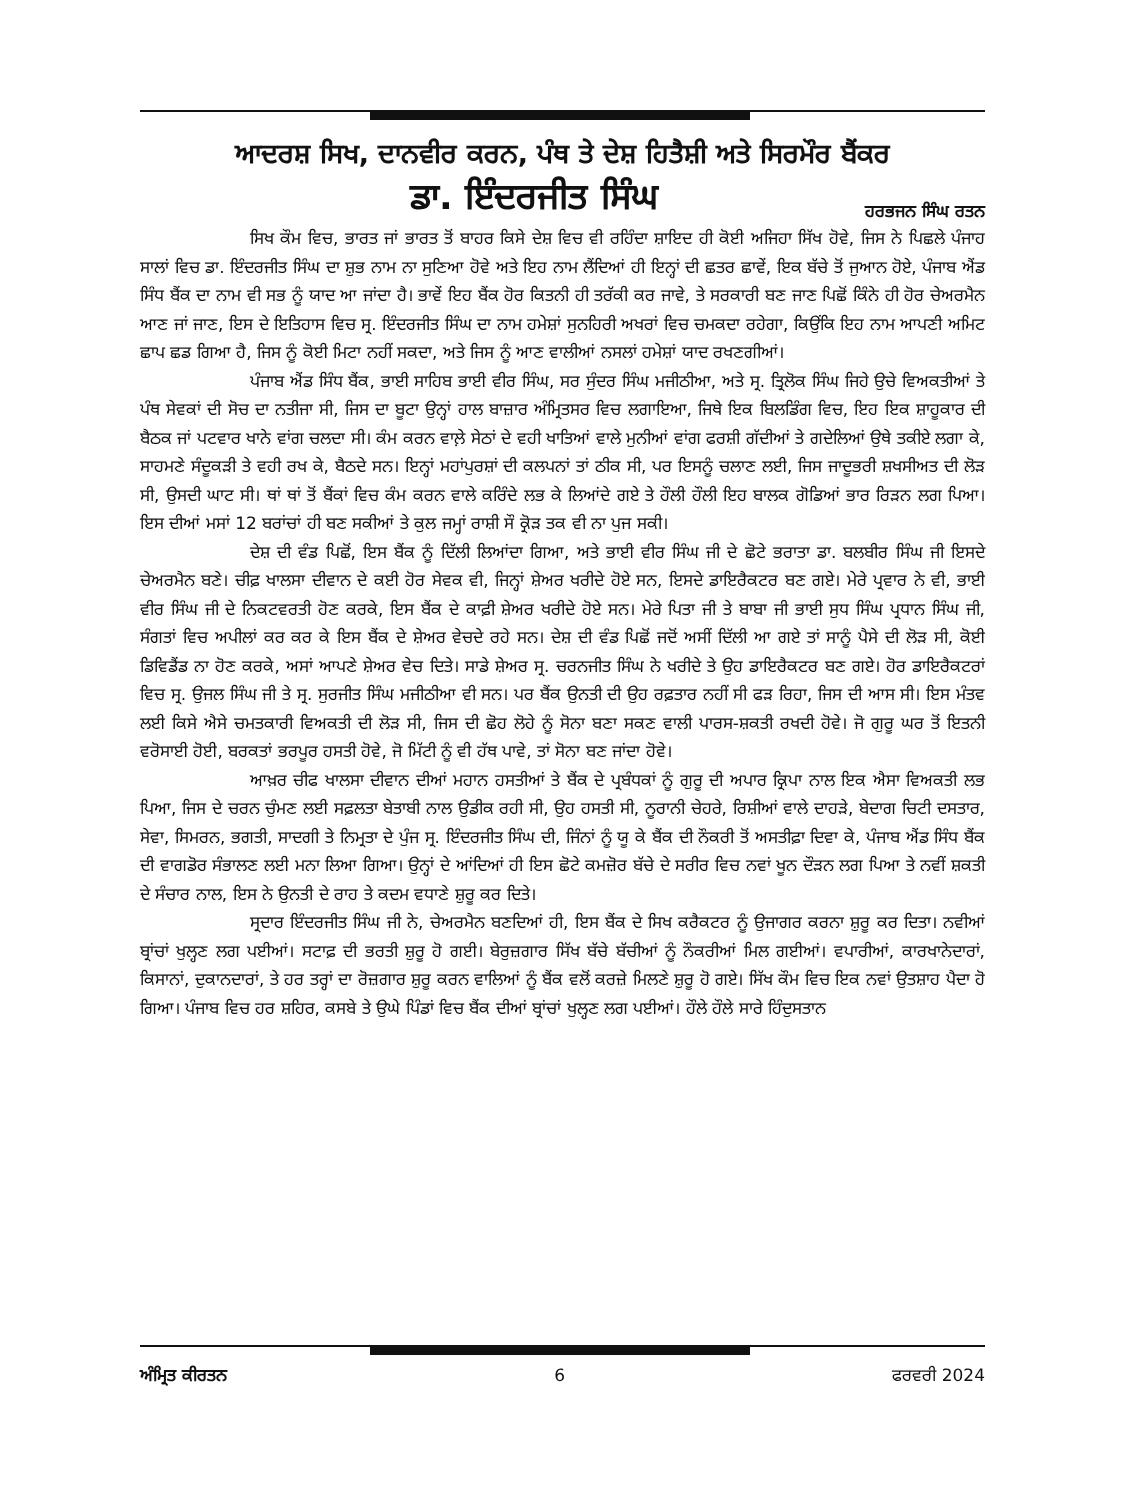ਆਦਰਸ਼ ਸਿਖ, ਦਾਨਵੀਰ ਕਰਨ, ਪੰਥ ਤੇ ਦੇਸ਼ ਹਿਤੈਸ਼ੀ ਅਤੇ ਸਿਰਮੌਰ ਬੈਂਕਰ
ਡਾ. ਇੰਦਰਜੀਤ ਸਿੰਘ
ਹਰਭਜਨ ਸਿੰਘ ਰਤਨ
ਸਿਖ ਕੌਮ ਵਿਚ, ਭਾਰਤ ਜਾਂ ਭਾਰਤ ਤੋਂ ਬਾਹਰ ਕਿਸੇ ਦੇਸ਼ ਵਿਚ ਵੀ ਰਹਿੰਦਾ ਸ਼ਾਇਦ ਹੀ ਕੋਈ ਅਜਿਹਾ ਸਿੱਖ ਹੋਵੇ, ਜਿਸ ਨੇ ਪਿਛਲੇ ਪੰਜਾਹ ਸਾਲਾਂ ਵਿਚ ਡਾ. ਇੰਦਰਜੀਤ ਸਿੰਘ ਦਾ ਸ਼ੁਭ ਨਾਮ ਨਾ ਸੁਣਿਆ ਹੋਵੇ ਅਤੇ ਇਹ ਨਾਮ ਲੈਂਦਿਆਂ ਹੀ ਇਨ੍ਹਾਂ ਦੀ ਛਤਰ ਛਾਵੇਂ, ਇਕ ਬੱਚੇ ਤੋਂ ਜੁਆਨ ਹੋਏ, ਪੰਜਾਬ ਐਂਡ ਸਿੰਧ ਬੈਂਕ ਦਾ ਨਾਮ ਵੀ ਸਭ ਨੂੰ ਯਾਦ ਆ ਜਾਂਦਾ ਹੈ। ਭਾਵੇਂ ਇਹ ਬੈਂਕ ਹੋਰ ਕਿਤਨੀ ਹੀ ਤਰੱਕੀ ਕਰ ਜਾਵੇ, ਤੇ ਸਰਕਾਰੀ ਬਣ ਜਾਣ ਪਿਛੋਂ ਕਿੰਨੇ ਹੀ ਹੋਰ ਚੇਅਰਮੈਨ ਆਣ ਜਾਂ ਜਾਣ, ਇਸ ਦੇ ਇਤਿਹਾਸ ਵਿਚ ਸ੍ਰ. ਇੰਦਰਜੀਤ ਸਿੰਘ ਦਾ ਨਾਮ ਹਮੇਸ਼ਾਂ ਸੁਨਹਿਰੀ ਅਖਰਾਂ ਵਿਚ ਚਮਕਦਾ ਰਹੇਗਾ, ਕਿਉਂਕਿ ਇਹ ਨਾਮ ਆਪਣੀ ਅਮਿਟ ਛਾਪ ਛਡ ਗਿਆ ਹੈ, ਜਿਸ ਨੂੰ ਕੋਈ ਮਿਟਾ ਨਹੀਂ ਸਕਦਾ, ਅਤੇ ਜਿਸ ਨੂੰ ਆਣ ਵਾਲੀਆਂ ਨਸਲਾਂ ਹਮੇਸ਼ਾਂ ਯਾਦ ਰਖਣਗੀਆਂ।
ਪੰਜਾਬ ਐਂਡ ਸਿੰਧ ਬੈਂਕ, ਭਾਈ ਸਾਹਿਬ ਭਾਈ ਵੀਰ ਸਿੰਘ, ਸਰ ਸੁੰਦਰ ਸਿੰਘ ਮਜੀਠੀਆ, ਅਤੇ ਸ੍ਰ. ਤ੍ਰਿਲੋਕ ਸਿੰਘ ਜਿਹੇ ਉਚੇ ਵਿਅਕਤੀਆਂ ਤੇ ਪੰਥ ਸੇਵਕਾਂ ਦੀ ਸੋਚ ਦਾ ਨਤੀਜਾ ਸੀ, ਜਿਸ ਦਾ ਬੂਟਾ ਉਨ੍ਹਾਂ ਹਾਲ ਬਾਜ਼ਾਰ ਅੰਮ੍ਰਿਤਸਰ ਵਿਚ ਲਗਾਇਆ, ਜਿਥੇ ਇਕ ਬਿਲਡਿੰਗ ਵਿਚ, ਇਹ ਇਕ ਸ਼ਾਹੂਕਾਰ ਦੀ ਬੈਠਕ ਜਾਂ ਪਟਵਾਰ ਖਾਨੇ ਵਾਂਗ ਚਲਦਾ ਸੀ। ਕੰਮ ਕਰਨ ਵਾਲ਼ੇ ਸੇਠਾਂ ਦੇ ਵਹੀ ਖਾਤਿਆਂ ਵਾਲੇ ਮੁਨੀਆਂ ਵਾਂਗ ਫਰਸ਼ੀ ਗੱਦੀਆਂ ਤੇ ਗਦੇਲਿਆਂ ਉਥੇ ਤਕੀਏ ਲਗਾ ਕੇ, ਸਾਹਮਣੇ ਸੰਦੂਕੜੀ ਤੇ ਵਹੀ ਰਖ ਕੇ, ਬੈਠਦੇ ਸਨ। ਇਨ੍ਹਾਂ ਮਹਾਂਪੁਰਸ਼ਾਂ ਦੀ ਕਲਪਨਾਂ ਤਾਂ ਠੀਕ ਸੀ, ਪਰ ਇਸਨੂੰ ਚਲਾਣ ਲਈ, ਜਿਸ ਜਾਦੂਭਰੀ ਸ਼ਖਸੀਅਤ ਦੀ ਲੋੜ ਸੀ, ਉਸਦੀ ਘਾਟ ਸੀ। ਥਾਂ ਥਾਂ ਤੋਂ ਬੈਂਕਾਂ ਵਿਚ ਕੰਮ ਕਰਨ ਵਾਲੇ ਕਰਿੰਦੇ ਲਭ ਕੇ ਲਿਆਂਦੇ ਗਏ ਤੇ ਹੌਲੀ ਹੌਲੀ ਇਹ ਬਾਲਕ ਗੋਡਿਆਂ ਭਾਰ ਰਿੜਨ ਲਗ ਪਿਆ। ਇਸ ਦੀਆਂ ਮਸਾਂ 12 ਬਰਾਂਚਾਂ ਹੀ ਬਣ ਸਕੀਆਂ ਤੇ ਕੁਲ ਜਮ੍ਹਾਂ ਰਾਸ਼ੀ ਸੌ ਕ੍ਰੋੜ ਤਕ ਵੀ ਨਾ ਪੁਜ ਸਕੀ।
ਦੇਸ਼ ਦੀ ਵੰਡ ਪਿਛੋਂ, ਇਸ ਬੈਂਕ ਨੂੰ ਦਿੱਲੀ ਲਿਆਂਦਾ ਗਿਆ, ਅਤੇ ਭਾਈ ਵੀਰ ਸਿੰਘ ਜੀ ਦੇ ਛੋਟੇ ਭਰਾਤਾ ਡਾ. ਬਲਬੀਰ ਸਿੰਘ ਜੀ ਇਸਦੇ ਚੇਅਰਮੈਨ ਬਣੇ। ਚੀਫ਼ ਖਾਲਸਾ ਦੀਵਾਨ ਦੇ ਕਈ ਹੋਰ ਸੇਵਕ ਵੀ, ਜਿਨ੍ਹਾਂ ਸ਼ੇਅਰ ਖਰੀਦੇ ਹੋਏ ਸਨ, ਇਸਦੇ ਡਾਇਰੈਕਟਰ ਬਣ ਗਏ। ਮੇਰੇ ਪ੍ਰਵਾਰ ਨੇ ਵੀ, ਭਾਈ ਵੀਰ ਸਿੰਘ ਜੀ ਦੇ ਨਿਕਟਵਰਤੀ ਹੋਣ ਕਰਕੇ, ਇਸ ਬੈਂਕ ਦੇ ਕਾਫ਼ੀ ਸ਼ੇਅਰ ਖਰੀਦੇ ਹੋਏ ਸਨ। ਮੇਰੇ ਪਿਤਾ ਜੀ ਤੇ ਬਾਬਾ ਜੀ ਭਾਈ ਸੁਧ ਸਿੰਘ ਪ੍ਰਧਾਨ ਸਿੰਘ ਜੀ, ਸੰਗਤਾਂ ਵਿਚ ਅਪੀਲਾਂ ਕਰ ਕਰ ਕੇ ਇਸ ਬੈਂਕ ਦੇ ਸ਼ੇਅਰ ਵੇਚਦੇ ਰਹੇ ਸਨ। ਦੇਸ਼ ਦੀ ਵੰਡ ਪਿਛੋਂ ਜਦੋਂ ਅਸੀਂ ਦਿੱਲੀ ਆ ਗਏ ਤਾਂ ਸਾਨੂੰ ਪੈਸੇ ਦੀ ਲੋੜ ਸੀ, ਕੋਈ ਡਿਵਿਡੈਂਡ ਨਾ ਹੋਣ ਕਰਕੇ, ਅਸਾਂ ਆਪਣੇ ਸ਼ੇਅਰ ਵੇਚ ਦਿਤੇ। ਸਾਡੇ ਸ਼ੇਅਰ ਸ੍ਰ. ਚਰਨਜੀਤ ਸਿੰਘ ਨੇ ਖਰੀਦੇ ਤੇ ਉਹ ਡਾਇਰੈਕਟਰ ਬਣ ਗਏ। ਹੋਰ ਡਾਇਰੈਕਟਰਾਂ ਵਿਚ ਸ੍ਰ. ਉਜਲ ਸਿੰਘ ਜੀ ਤੇ ਸ੍ਰ. ਸੁਰਜੀਤ ਸਿੰਘ ਮਜੀਠੀਆ ਵੀ ਸਨ। ਪਰ ਬੈਂਕ ਉਨਤੀ ਦੀ ਉਹ ਰਫ਼ਤਾਰ ਨਹੀਂ ਸੀ ਫੜ ਰਿਹਾ, ਜਿਸ ਦੀ ਆਸ ਸੀ। ਇਸ ਮੰਤਵ ਲਈ ਕਿਸੇ ਐਸੇ ਚਮਤਕਾਰੀ ਵਿਅਕਤੀ ਦੀ ਲੋੜ ਸੀ, ਜਿਸ ਦੀ ਛੋਹ ਲੋਹੇ ਨੂੰ ਸੋਨਾ ਬਣਾ ਸਕਣ ਵਾਲੀ ਪਾਰਸ-ਸ਼ਕਤੀ ਰਖਦੀ ਹੋਵੇ। ਜੋ ਗੁਰੂ ਘਰ ਤੋਂ ਇਤਨੀ ਵਰੋਸਾਈ ਹੋਈ, ਬਰਕਤਾਂ ਭਰਪੂਰ ਹਸਤੀ ਹੋਵੇ, ਜੋ ਮਿੱਟੀ ਨੂੰ ਵੀ ਹੱਥ ਪਾਵੇ, ਤਾਂ ਸੋਨਾ ਬਣ ਜਾਂਦਾ ਹੋਵੇ।
ਆਖ਼ਰ ਚੀਫ ਖਾਲਸਾ ਦੀਵਾਨ ਦੀਆਂ ਮਹਾਨ ਹਸਤੀਆਂ ਤੇ ਬੈਂਕ ਦੇ ਪ੍ਰਬੰਧਕਾਂ ਨੂੰ ਗੁਰੂ ਦੀ ਅਪਾਰ ਕ੍ਰਿਪਾ ਨਾਲ ਇਕ ਐਸਾ ਵਿਅਕਤੀ ਲਭ ਪਿਆ, ਜਿਸ ਦੇ ਚਰਨ ਚੁੰਮਣ ਲਈ ਸਫ਼ਲਤਾ ਬੇਤਾਬੀ ਨਾਲ ਉਡੀਕ ਰਹੀ ਸੀ, ਉਹ ਹਸਤੀ ਸੀ, ਨੂਰਾਨੀ ਚੇਹਰੇ, ਰਿਸ਼ੀਆਂ ਵਾਲੇ ਦਾਹੜੇ, ਬੇਦਾਗ ਚਿਟੀ ਦਸਤਾਰ, ਸੇਵਾ, ਸਿਮਰਨ, ਭਗਤੀ, ਸਾਦਗੀ ਤੇ ਨਿਮ੍ਰਤਾ ਦੇ ਪੁੰਜ ਸ੍ਰ. ਇੰਦਰਜੀਤ ਸਿੰਘ ਦੀ, ਜਿੰਨਾਂ ਨੂੰ ਯੂ ਕੇ ਬੈਂਕ ਦੀ ਨੌਕਰੀ ਤੋਂ ਅਸਤੀਫ਼ਾ ਦਿਵਾ ਕੇ, ਪੰਜਾਬ ਐਂਡ ਸਿੰਧ ਬੈਂਕ ਦੀ ਵਾਗਡੋਰ ਸੰਭਾਲਣ ਲਈ ਮਨਾ ਲਿਆ ਗਿਆ। ਉਨ੍ਹਾਂ ਦੇ ਆਂਦਿਆਂ ਹੀ ਇਸ ਛੋਟੇ ਕਮਜ਼ੋਰ ਬੱਚੇ ਦੇ ਸਰੀਰ ਵਿਚ ਨਵਾਂ ਖੂਨ ਦੌੜਨ ਲਗ ਪਿਆ ਤੇ ਨਵੀਂ ਸ਼ਕਤੀ ਦੇ ਸੰਚਾਰ ਨਾਲ, ਇਸ ਨੇ ਉਨਤੀ ਦੇ ਰਾਹ ਤੇ ਕਦਮ ਵਧਾਣੇ ਸ਼ੁਰੂ ਕਰ ਦਿਤੇ।
ਸ੍ਰਦਾਰ ਇੰਦਰਜੀਤ ਸਿੰਘ ਜੀ ਨੇ, ਚੇਅਰਮੈਨ ਬਣਦਿਆਂ ਹੀ, ਇਸ ਬੈਂਕ ਦੇ ਸਿਖ ਕਰੈਕਟਰ ਨੂੰ ਉਜਾਗਰ ਕਰਨਾ ਸ਼ੁਰੂ ਕਰ ਦਿਤਾ। ਨਵੀਆਂ ਬ੍ਰਾਂਚਾਂ ਖੁਲ੍ਹਣ ਲਗ ਪਈਆਂ। ਸਟਾਫ਼ ਦੀ ਭਰਤੀ ਸ਼ੁਰੂ ਹੋ ਗਈ। ਬੇਰੁਜ਼ਗਾਰ ਸਿੱਖ ਬੱਚੇ ਬੱਚੀਆਂ ਨੂੰ ਨੌਕਰੀਆਂ ਮਿਲ ਗਈਆਂ। ਵਪਾਰੀਆਂ, ਕਾਰਖਾਨੇਦਾਰਾਂ, ਕਿਸਾਨਾਂ, ਦੁਕਾਨਦਾਰਾਂ, ਤੇ ਹਰ ਤਰ੍ਹਾਂ ਦਾ ਰੋਜ਼ਗਾਰ ਸ਼ੁਰੂ ਕਰਨ ਵਾਲਿਆਂ ਨੂੰ ਬੈਂਕ ਵਲੋਂ ਕਰਜ਼ੇ ਮਿਲਣੇ ਸ਼ੁਰੂ ਹੋ ਗਏ। ਸਿੱਖ ਕੌਮ ਵਿਚ ਇਕ ਨਵਾਂ ਉਤਸ਼ਾਹ ਪੈਦਾ ਹੋ ਗਿਆ। ਪੰਜਾਬ ਵਿਚ ਹਰ ਸ਼ਹਿਰ, ਕਸਬੇ ਤੇ ਉਘੇ ਪਿੰਡਾਂ ਵਿਚ ਬੈਂਕ ਦੀਆਂ ਬ੍ਰਾਂਚਾਂ ਖੁਲ੍ਹਣ ਲਗ ਪਈਆਂ। ਹੌਲੇ ਹੌਲੇ ਸਾਰੇ ਹਿੰਦੁਸਤਾਨ
ਅੰਮ੍ਰਿਤ ਕੀਰਤਨ 6 ਫਰਵਰੀ 2024